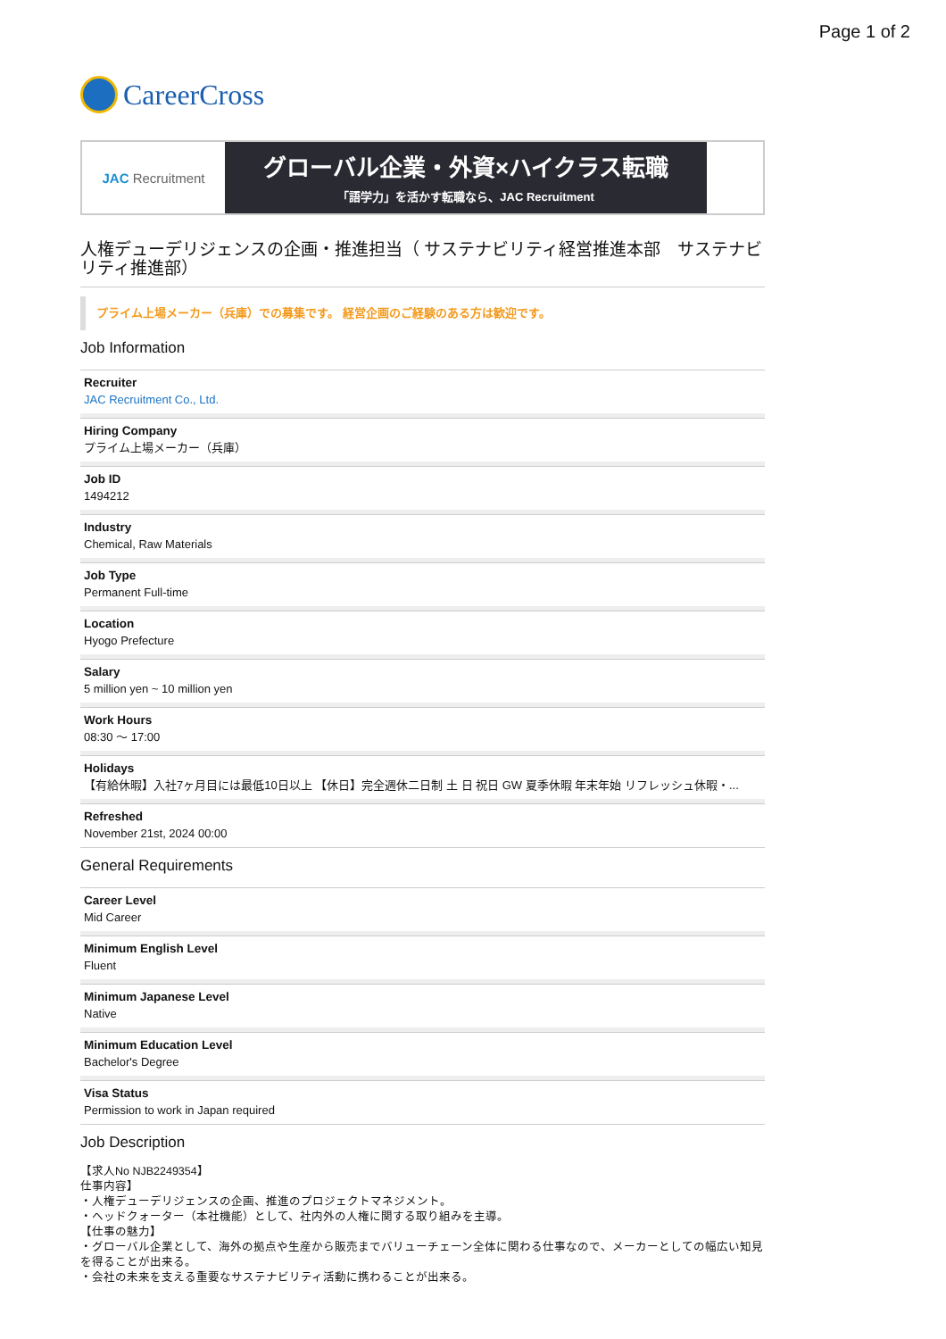Page 1 of 2
CareerCross
JAC Recruitment
グローバル企業・外資×ハイクラス転職
「語学力」を活かす転職なら、JAC Recruitment
人権デューデリジェンスの企画・推進担当（ サステナビリティ経営推進本部　サステナビリティ推進部）
プライム上場メーカー（兵庫）での募集です。 経営企画のご経験のある方は歓迎です。
Job Information
Recruiter
JAC Recruitment Co., Ltd.
Hiring Company
プライム上場メーカー（兵庫）
Job ID
1494212
Industry
Chemical, Raw Materials
Job Type
Permanent Full-time
Location
Hyogo Prefecture
Salary
5 million yen ~ 10 million yen
Work Hours
08:30 ～ 17:00
Holidays
【有給休暇】入社7ヶ月目には最低10日以上 【休日】完全週休二日制 土 日 祝日 GW 夏季休暇 年末年始 リフレッシュ休暇・...
Refreshed
November 21st, 2024 00:00
General Requirements
Career Level
Mid Career
Minimum English Level
Fluent
Minimum Japanese Level
Native
Minimum Education Level
Bachelor's Degree
Visa Status
Permission to work in Japan required
Job Description
【求人No NJB2249354】
仕事内容】
・人権デューデリジェンスの企画、推進のプロジェクトマネジメント。
・ヘッドクォーター（本社機能）として、社内外の人権に関する取り組みを主導。
【仕事の魅力】
・グローバル企業として、海外の拠点や生産から販売までバリューチェーン全体に関わる仕事なので、メーカーとしての幅広い知見を得ることが出来る。
・会社の未来を支える重要なサステナビリティ活動に携わることが出来る。